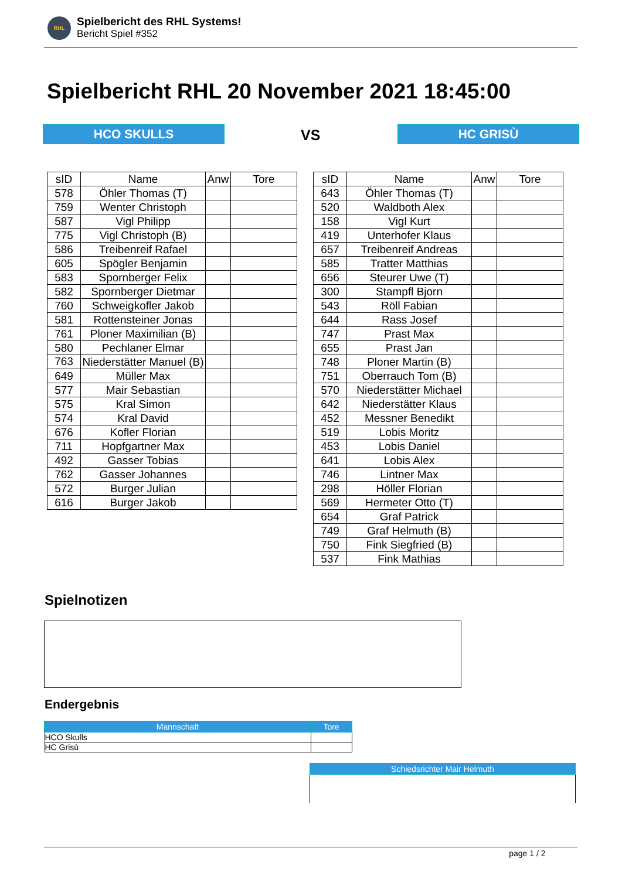RHL
Spielbericht des RHL Systems!
Bericht Spiel #352
Spielbericht RHL 20 November 2021 18:45:00
HCO SKULLS VS HC GRISÙ
| sID | Name | Anw | Tore |
| --- | --- | --- | --- |
| 578 | Öhler Thomas (T) | | |
| 759 | Wenter Christoph | | |
| 587 | Vigl Philipp | | |
| 775 | Vigl Christoph (B) | | |
| 586 | Treibenreif Rafael | | |
| 605 | Spögler Benjamin | | |
| 583 | Spornberger Felix | | |
| 582 | Spornberger Dietmar | | |
| 760 | Schweigkofler Jakob | | |
| 581 | Rottensteiner Jonas | | |
| 761 | Ploner Maximilian (B) | | |
| 580 | Pechlaner Elmar | | |
| 763 | Niederstätter Manuel (B) | | |
| 649 | Müller Max | | |
| 577 | Mair Sebastian | | |
| 575 | Kral Simon | | |
| 574 | Kral David | | |
| 676 | Kofler Florian | | |
| 711 | Hopfgartner Max | | |
| 492 | Gasser Tobias | | |
| 762 | Gasser Johannes | | |
| 572 | Burger Julian | | |
| 616 | Burger Jakob | | |
| sID | Name | Anw | Tore |
| --- | --- | --- | --- |
| 643 | Öhler Thomas (T) | | |
| 520 | Waldboth Alex | | |
| 158 | Vigl Kurt | | |
| 419 | Unterhofer Klaus | | |
| 657 | Treibenreif Andreas | | |
| 585 | Tratter Matthias | | |
| 656 | Steurer Uwe (T) | | |
| 300 | Stampfl Bjorn | | |
| 543 | Röll Fabian | | |
| 644 | Rass Josef | | |
| 747 | Prast Max | | |
| 655 | Prast Jan | | |
| 748 | Ploner Martin (B) | | |
| 751 | Oberrauch Tom (B) | | |
| 570 | Niederstätter Michael | | |
| 642 | Niederstätter Klaus | | |
| 452 | Messner Benedikt | | |
| 519 | Lobis Moritz | | |
| 453 | Lobis Daniel | | |
| 641 | Lobis Alex | | |
| 746 | Lintner Max | | |
| 298 | Höller Florian | | |
| 569 | Hermeter Otto (T) | | |
| 654 | Graf Patrick | | |
| 749 | Graf Helmuth (B) | | |
| 750 | Fink Siegfried (B) | | |
| 537 | Fink Mathias | | |
Spielnotizen
Endergebnis
| Mannschaft | Tore |
| --- | --- |
| HCO Skulls | |
| HC Grisù | |
Schiedsrichter Mair Helmuth
page 1 / 2